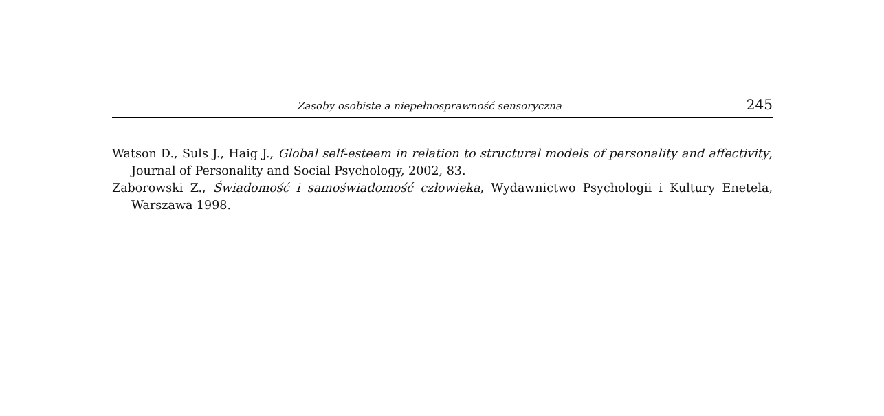Zasoby osobiste a niepełnosprawność sensoryczna 245
Watson D., Suls J., Haig J., Global self-esteem in relation to structural models of personality and affectivity, Journal of Personality and Social Psychology, 2002, 83.
Zaborowski Z., Świadomość i samoświadomość człowieka, Wydawnictwo Psychologii i Kultury Enetela, Warszawa 1998.